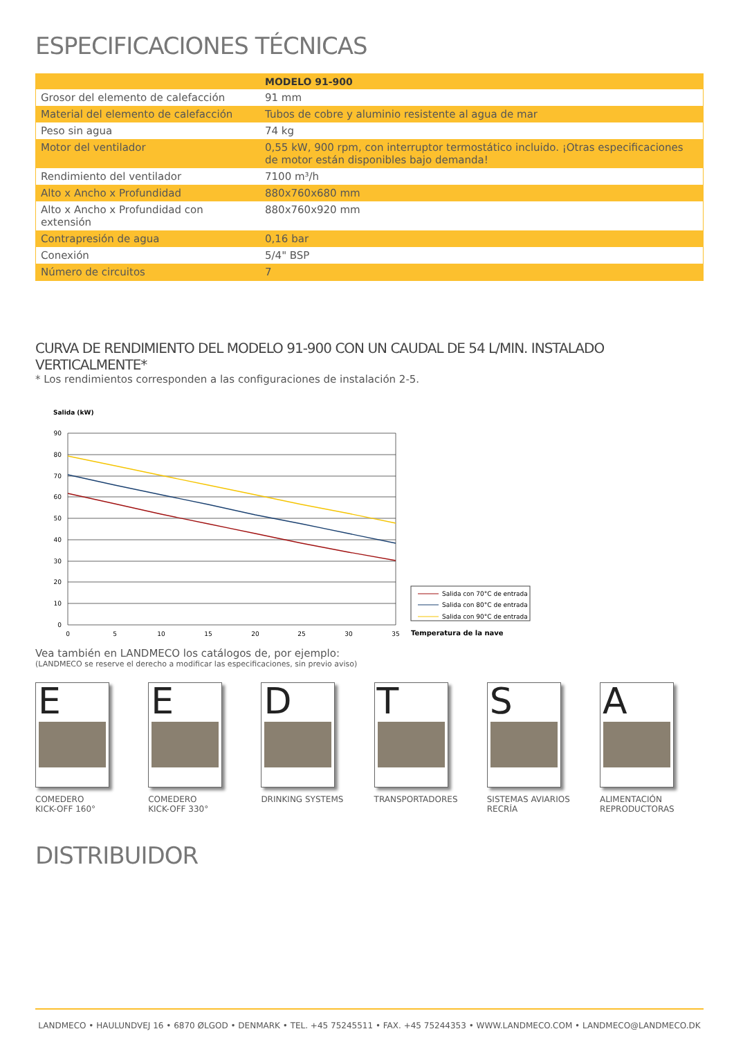ESPECIFICACIONES TÉCNICAS
| | MODELO 91-900 |
| Grosor del elemento de calefacción | 91 mm |
| Material del elemento de calefacción | Tubos de cobre y aluminio resistente al agua de mar |
| Peso sin agua | 74 kg |
| Motor del ventilador | 0,55 kW, 900 rpm, con interruptor termostático incluido. ¡Otras especificaciones de motor están disponibles bajo demanda! |
| Rendimiento del ventilador | 7100 m³/h |
| Alto x Ancho x Profundidad | 880x760x680 mm |
| Alto x Ancho x Profundidad con extensión | 880x760x920 mm |
| Contrapresión de agua | 0,16 bar |
| Conexión | 5/4" BSP |
| Número de circuitos | 7 |
CURVA DE RENDIMIENTO DEL MODELO 91-900 CON UN CAUDAL DE 54 L/MIN. INSTALADO VERTICALMENTE*
* Los rendimientos corresponden a las configuraciones de instalación 2-5.
Salida (kW)
90
80
70
60
50
40
30
20
10
0
0
5
10
15
20
25
30
35
Salida con 70°C de entrada
Salida con 80°C de entrada
Salida con 90°C de entrada
Temperatura de la nave
Vea también en LANDMECO los catálogos de, por ejemplo:
(LANDMECO se reserve el derecho a modificar las especificaciones, sin previo aviso)
E
COMEDERO
KICK-OFF 160°
E
COMEDERO
KICK-OFF 330°
D
DRINKING SYSTEMS
T
TRANSPORTADORES
S
SISTEMAS AVIARIOS
RECRÍA
A
ALIMENTACIÓN
REPRODUCTORAS
DISTRIBUIDOR
LANDMECO • HAULUNDVEJ 16 • 6870 ØLGOD • DENMARK • TEL. +45 75245511 • FAX. +45 75244353 • WWW.LANDMECO.COM • LANDMECO@LANDMECO.DK